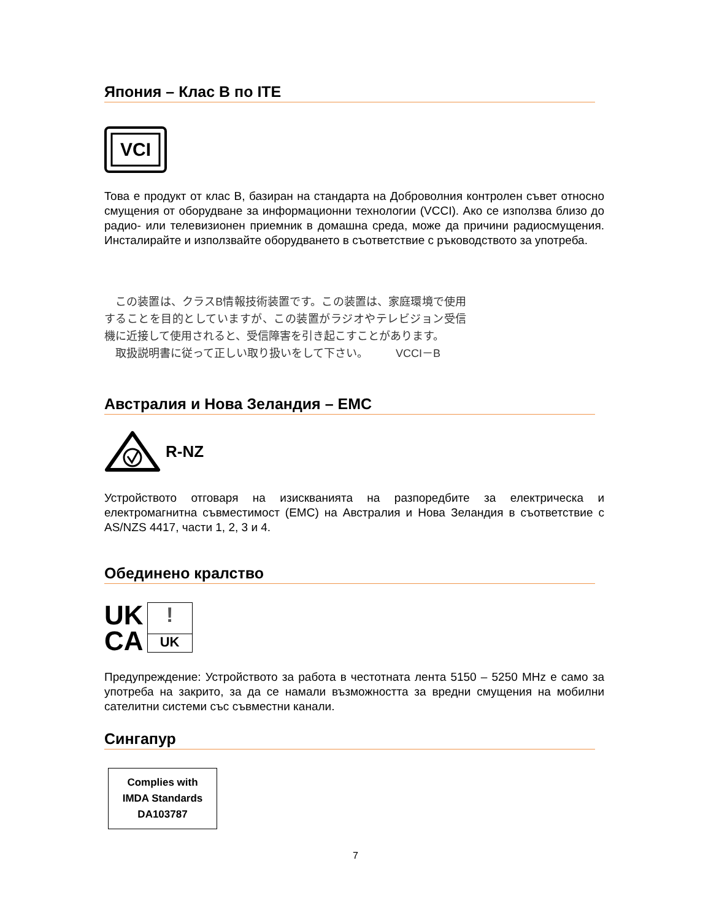Япония – Клас B по ITE
VCI
Това е продукт от клас B, базиран на стандарта на Доброволния контролен съвет относно смущения от оборудване за информационни технологии (VCCI). Ако се използва близо до радио- или телевизионен приемник в домашна среда, може да причини радиосмущения. Инсталирайте и използвайте оборудването в съответствие с ръководството за употреба.
　この装置は、クラスB情報技術装置です。この装置は、家庭環境で使用することを目的としていますが、この装置がラジオやテレビジョン受信機に近接して使用されると、受信障害を引き起こすことがあります。
　取扱説明書に従って正しい取り扱いをして下さい。　　　VCCI－B
Австралия и Нова Зеландия – EMC
R-NZ
Устройството отговаря на изискванията на разпоредбите за електрическа и електромагнитна съвместимост (EMC) на Австралия и Нова Зеландия в съответствие с AS/NZS 4417, части 1, 2, 3 и 4.
Обединено кралство
UK
CA
!
UK
Предупреждение: Устройството за работа в честотната лента 5150 – 5250 MHz е само за употреба на закрито, за да се намали възможността за вредни смущения на мобилни сателитни системи със съвместни канали.
Сингапур
Complies with
IMDA Standards
DA103787
7